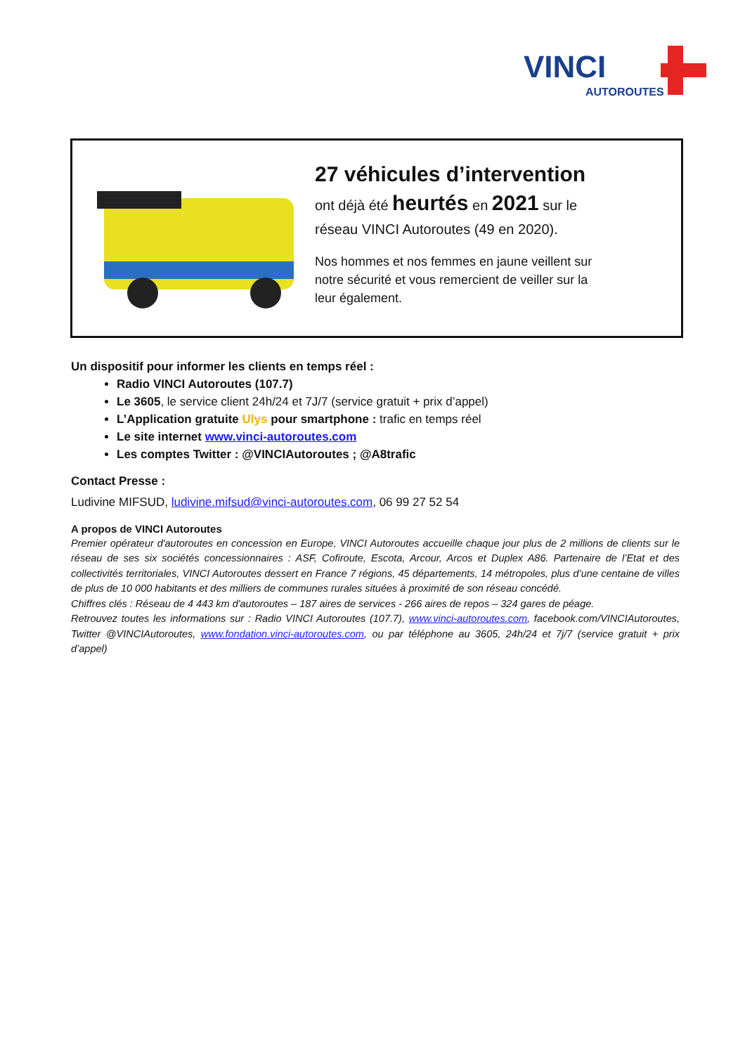VINCI
AUTOROUTES
27 véhicules d’intervention
ont déjà été heurtés en 2021 sur le réseau VINCI Autoroutes (49 en 2020).
Nos hommes et nos femmes en jaune veillent sur notre sécurité et vous remercient de veiller sur la leur également.
Un dispositif pour informer les clients en temps réel :
Radio VINCI Autoroutes (107.7)
Le 3605, le service client 24h/24 et 7J/7 (service gratuit + prix d’appel)
L’Application gratuite Ulys pour smartphone : trafic en temps réel
Le site internet www.vinci-autoroutes.com
Les comptes Twitter : @VINCIAutoroutes ; @A8trafic
Contact Presse :
Ludivine MIFSUD, ludivine.mifsud@vinci-autoroutes.com, 06 99 27 52 54
A propos de VINCI Autoroutes
Premier opérateur d'autoroutes en concession en Europe, VINCI Autoroutes accueille chaque jour plus de 2 millions de clients sur le réseau de ses six sociétés concessionnaires : ASF, Cofiroute, Escota, Arcour, Arcos et Duplex A86. Partenaire de l’Etat et des collectivités territoriales, VINCI Autoroutes dessert en France 7 régions, 45 départements, 14 métropoles, plus d’une centaine de villes de plus de 10 000 habitants et des milliers de communes rurales situées à proximité de son réseau concédé.
Chiffres clés : Réseau de 4 443 km d'autoroutes – 187 aires de services - 266 aires de repos – 324 gares de péage.
Retrouvez toutes les informations sur : Radio VINCI Autoroutes (107.7), www.vinci-autoroutes.com, facebook.com/VINCIAutoroutes, Twitter @VINCIAutoroutes, www.fondation.vinci-autoroutes.com, ou par téléphone au 3605, 24h/24 et 7j/7 (service gratuit + prix d’appel)